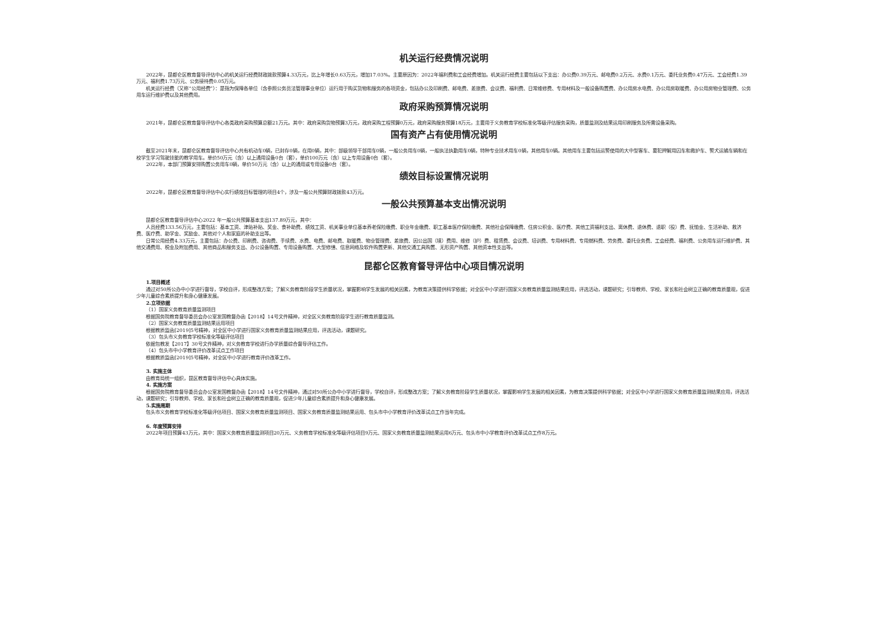机关运行经费情况说明
2022年，昆都仑区教育督导评估中心的机关运行经费财政拨款预算4.33万元，比上年增长0.63万元，增加17.03%。主要原因为：2022年福利费和工会经费增加。机关运行经费主要包括以下支出：办公费0.39万元、邮电费0.2万元、水费0.1万元、委托业务费0.47万元、工会经费1.39万元、福利费1.73万元、公务接待费0.05万元。
机关运行经费（又称“公用经费”）：是指为保障各单位（含参照公务员法管理事业单位）运行用于购买货物和服务的各项资金，包括办公及印刷费、邮电费、差旅费、会议费、福利费、日常维修费、专用材料及一般设备购置费、办公用房水电费、办公用房取暖费、办公用房物业管理费、公务用车运行维护费以及其他费用。
政府采购预算情况说明
2021年，昆都仑区教育督导评估中心各类政府采购预算总额21万元。其中：政府采购货物预算3万元，政府采购工程预算0万元，政府采购服务预算18万元，主要用于义务教育学校标准化等级评估服务采购，质量监测及结果运用印刷服务及所需设备采购。
国有资产占有使用情况说明
截至2021年末，昆都仑区教育督导评估中心共有机动车0辆，已封存0辆，在用0辆，其中：部级领导干部用车0辆，一般公务用车0辆，一般执法执勤用车0辆，特种专业技术用车0辆，其他用车0辆。其他用车主要包括运警使用的大中型客车、要犯押解用囚车和救护车、警犬运输车辆和在校学生学习驾驶技能的教学用车。单价50万元（含）以上通用设备0台（套），单价100万元（含）以上专用设备0台（套）。
2022年，本部门预算安排购置公务用车0辆，单价50万元（含）以上的通用或专用设备0台（套）。
绩效目标设置情况说明
2022年，昆都仑区教育督导评估中心实行绩效目标管理的项目4个，涉及一般公共预算财政拨款43万元。
一般公共预算基本支出情况说明
昆都仑区教育督导评估中心2022 年一般公共预算基本支出137.89万元，其中：
人员经费133.56万元，主要包括：基本工资、津贴补贴、奖金、食补助费、绩效工资、机关事业单位基本养老保险缴费、职业年金缴费、职工基本医疗保险缴费、其他社会保障缴费、住房公积金、医疗费、其他工资福利支出、离休费、退休费、退职（役）费、抚恤金、生活补助、救济费、医疗费、助学金、奖励金、其他对个人和家庭的补助支出等。
日常公用经费4.33万元，主要包括：办公费、印刷费、咨询费、手续费、水费、电费、邮电费、取暖费、物业管理费、差旅费、因公出国（境）费用、维修（护）费、租赁费、会议费、培训费、专用材料费、专用燃料费、劳务费、委托业务费、工会经费、福利费、公务用车运行维护费、其他交通费用、税金及附加费用、其他商品和服务支出、办公设备购置、专用设备购置、大型修缮、信息网络及软件购置更新、其他交通工具购置、无形资产购置、其他资本性支出等。
昆都仑区教育督导评估中心项目情况说明
1.项目概述
通过对50所公办中小学进行督导，学校自评，形成整改方案；了解义务教育阶段学生质量状况，掌握影响学生发展的相关因素，为教育决策提供科学依据；对全区中小学进行国家义务教育质量监测结果应用，评选活动，课题研究；引导教师、学校、家长和社会树立正确的教育质量观，促进少年儿童综合素质提升和身心健康发展。
2.立项依据
（1）国家义务教育质量监测项目
根据国务院教育督导委员会办公室发国教督办函【2018】14号文件精神，对全区义务教育阶段学生进行教育质量监测。
（2）国家义务教育质量监测结果运用项目
根据教质监函[2019]5号精神，对全区中小学进行国家义务教育质量监测结果应用，评选活动，课题研究。
（3）包头市义务教育学校标准化等级评估项目
依据包教发【2017】30号文件精神，对义务教育学校进行办学质量综合督导评估工作。
（4）包头市中小学教育评价改革试点工作项目
根据教质监函[2019]5号精神，对全区中小学进行教育评价改革工作。
3. 实施主体
由教育局统一组织，昆区教育督导评估中心具体实施。
4. 实施方案
根据国务院教育督导委员会办公室发国教督办函【2018】14号文件精神，通过对50所公办中小学进行督导，学校自评，形成整改方案；了解义务教育阶段学生质量状况，掌握影响学生发展的相关因素，为教育决策提供科学依据；对全区中小学进行国家义务教育质量监测结果应用，评选活动，课题研究；引导教师、学校、家长和社会树立正确的教育质量观，促进少年儿童综合素质提升和身心健康发展。
5.实施周期
包头市义务教育学校标准化等级评估项目、国家义务教育质量监测项目、国家义务教育质量监测结果运用、包头市中小学教育评价改革试点工作当年完成。
6. 年度预算安排
2022年项目预算43万元，其中：国家义务教育质量监测项目20万元、义务教育学校标准化等级评估项目9万元、国家义务教育质量监测结果运用6万元、包头市中小学教育评价改革试点工作8万元。